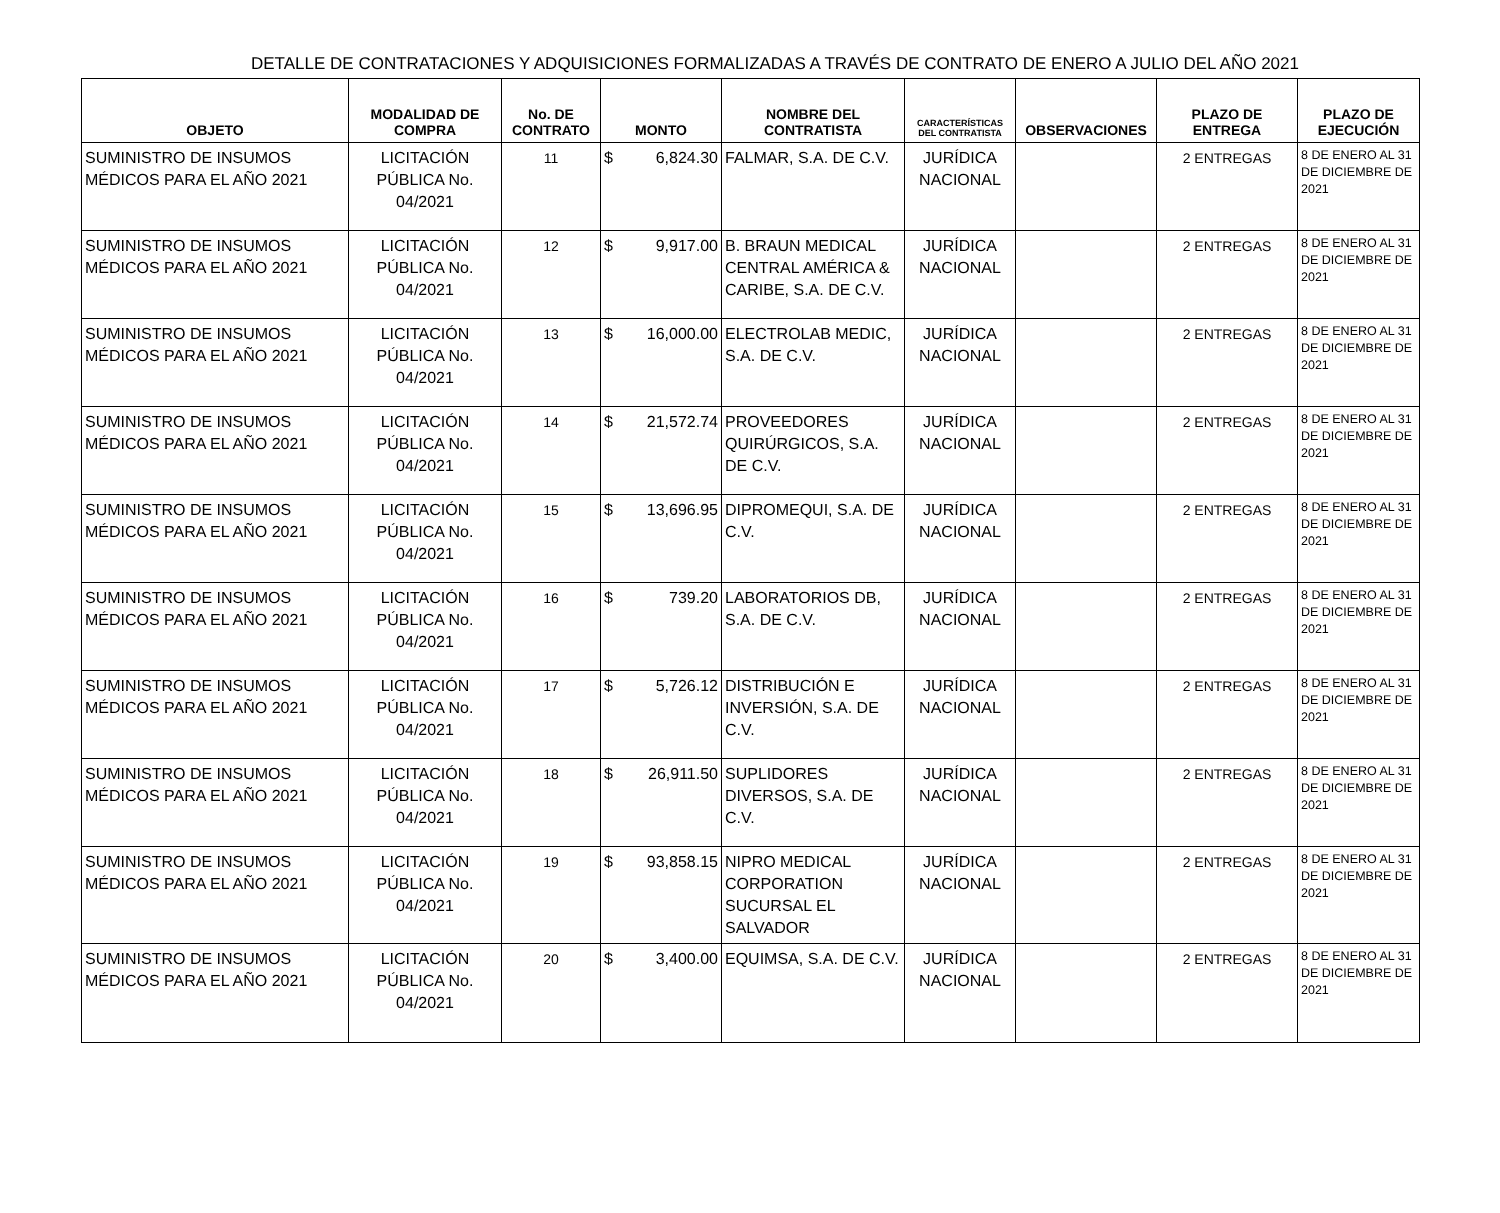DETALLE DE CONTRATACIONES Y ADQUISICIONES FORMALIZADAS A TRAVÉS DE CONTRATO DE ENERO A JULIO DEL AÑO 2021
| OBJETO | MODALIDAD DE COMPRA | No. DE CONTRATO | MONTO | NOMBRE DEL CONTRATISTA | CARACTERÍSTICAS DEL CONTRATISTA | OBSERVACIONES | PLAZO DE ENTREGA | PLAZO DE EJECUCIÓN |
| --- | --- | --- | --- | --- | --- | --- | --- | --- |
| SUMINISTRO DE INSUMOS MÉDICOS PARA EL AÑO 2021 | LICITACIÓN PÚBLICA No. 04/2021 | 11 | $ 6,824.30 | FALMAR, S.A. DE C.V. | JURÍDICA NACIONAL | | 2 ENTREGAS | 8 DE ENERO AL 31 DE DICIEMBRE DE 2021 |
| SUMINISTRO DE INSUMOS MÉDICOS PARA EL AÑO 2021 | LICITACIÓN PÚBLICA No. 04/2021 | 12 | $ 9,917.00 | B. BRAUN MEDICAL CENTRAL AMÉRICA & CARIBE, S.A. DE C.V. | JURÍDICA NACIONAL | | 2 ENTREGAS | 8 DE ENERO AL 31 DE DICIEMBRE DE 2021 |
| SUMINISTRO DE INSUMOS MÉDICOS PARA EL AÑO 2021 | LICITACIÓN PÚBLICA No. 04/2021 | 13 | $ 16,000.00 | ELECTROLAB MEDIC, S.A. DE C.V. | JURÍDICA NACIONAL | | 2 ENTREGAS | 8 DE ENERO AL 31 DE DICIEMBRE DE 2021 |
| SUMINISTRO DE INSUMOS MÉDICOS PARA EL AÑO 2021 | LICITACIÓN PÚBLICA No. 04/2021 | 14 | $ 21,572.74 | PROVEEDORES QUIRÚRGICOS, S.A. DE C.V. | JURÍDICA NACIONAL | | 2 ENTREGAS | 8 DE ENERO AL 31 DE DICIEMBRE DE 2021 |
| SUMINISTRO DE INSUMOS MÉDICOS PARA EL AÑO 2021 | LICITACIÓN PÚBLICA No. 04/2021 | 15 | $ 13,696.95 | DIPROMEQUI, S.A. DE C.V. | JURÍDICA NACIONAL | | 2 ENTREGAS | 8 DE ENERO AL 31 DE DICIEMBRE DE 2021 |
| SUMINISTRO DE INSUMOS MÉDICOS PARA EL AÑO 2021 | LICITACIÓN PÚBLICA No. 04/2021 | 16 | $ 739.20 | LABORATORIOS DB, S.A. DE C.V. | JURÍDICA NACIONAL | | 2 ENTREGAS | 8 DE ENERO AL 31 DE DICIEMBRE DE 2021 |
| SUMINISTRO DE INSUMOS MÉDICOS PARA EL AÑO 2021 | LICITACIÓN PÚBLICA No. 04/2021 | 17 | $ 5,726.12 | DISTRIBUCIÓN E INVERSIÓN, S.A. DE C.V. | JURÍDICA NACIONAL | | 2 ENTREGAS | 8 DE ENERO AL 31 DE DICIEMBRE DE 2021 |
| SUMINISTRO DE INSUMOS MÉDICOS PARA EL AÑO 2021 | LICITACIÓN PÚBLICA No. 04/2021 | 18 | $ 26,911.50 | SUPLIDORES DIVERSOS, S.A. DE C.V. | JURÍDICA NACIONAL | | 2 ENTREGAS | 8 DE ENERO AL 31 DE DICIEMBRE DE 2021 |
| SUMINISTRO DE INSUMOS MÉDICOS PARA EL AÑO 2021 | LICITACIÓN PÚBLICA No. 04/2021 | 19 | $ 93,858.15 | NIPRO MEDICAL CORPORATION SUCURSAL EL SALVADOR | JURÍDICA NACIONAL | | 2 ENTREGAS | 8 DE ENERO AL 31 DE DICIEMBRE DE 2021 |
| SUMINISTRO DE INSUMOS MÉDICOS PARA EL AÑO 2021 | LICITACIÓN PÚBLICA No. 04/2021 | 20 | $ 3,400.00 | EQUIMSA, S.A. DE C.V. | JURÍDICA NACIONAL | | 2 ENTREGAS | 8 DE ENERO AL 31 DE DICIEMBRE DE 2021 |